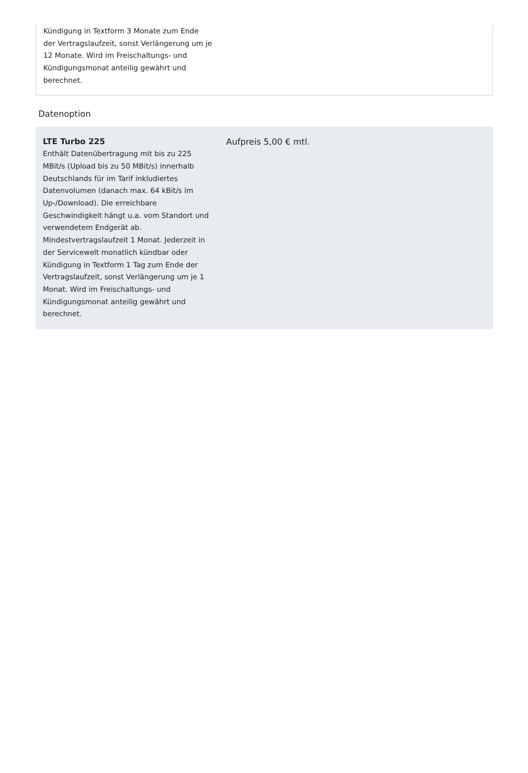Kündigung in Textform 3 Monate zum Ende der Vertragslaufzeit, sonst Verlängerung um je 12 Monate. Wird im Freischaltungs- und Kündigungsmonat anteilig gewährt und berechnet.
Datenoption
LTE Turbo 225
Enthält Datenübertragung mit bis zu 225 MBit/s (Upload bis zu 50 MBit/s) innerhalb Deutschlands für im Tarif inkludiertes Datenvolumen (danach max. 64 kBit/s im Up-/Download). Die erreichbare Geschwindigkeit hängt u.a. vom Standort und verwendetem Endgerät ab. Mindestvertragslaufzeit 1 Monat. Jederzeit in der Servicewelt monatlich kündbar oder Kündigung in Textform 1 Tag zum Ende der Vertragslaufzeit, sonst Verlängerung um je 1 Monat. Wird im Freischaltungs- und Kündigungsmonat anteilig gewährt und berechnet.
Aufpreis 5,00 € mtl.